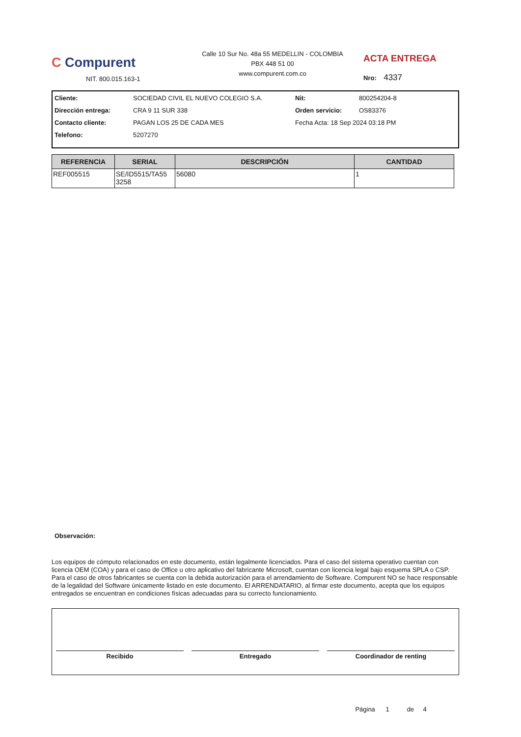C Compurent
NIT. 800.015.163-1
Calle 10 Sur No. 48a 55 MEDELLIN - COLOMBIA
PBX 448 51 00
www.compurent.com.co
ACTA ENTREGA
Nro: 4337
Cliente: SOCIEDAD CIVIL EL NUEVO COLEGIO S.A. Nit: 800254204-8 Dirección entrega: CRA 9 11 SUR 338 Orden servicio: OS83376 Contacto cliente: PAGAN LOS 25 DE CADA MES Fecha Acta: 18 Sep 2024 03:18 PM Telefono: 5207270
| REFERENCIA | SERIAL | DESCRIPCIÓN | CANTIDAD |
| --- | --- | --- | --- |
| REF005515 | SE/ID5515/TA55 3258 | 56080 | 1 |
Observación:
Los equipos de cómputo relacionados en este documento, están legalmente licenciados. Para el caso del sistema operativo cuentan con licencia OEM (COA) y para el caso de Office u otro aplicativo del fabricante Microsoft, cuentan con licencia legal bajo esquema SPLA o CSP. Para el caso de otros fabricantes se cuenta con la debida autorización para el arrendamiento de Software. Compurent NO se hace responsable de la legalidad del Software únicamente listado en este documento. El ARRENDATARIO, al firmar este documento, acepta que los equipos entregados se encuentran en condiciones físicas adecuadas para su correcto funcionamiento.
Recibido Entregado Coordinador de renting
Página 1 de 4